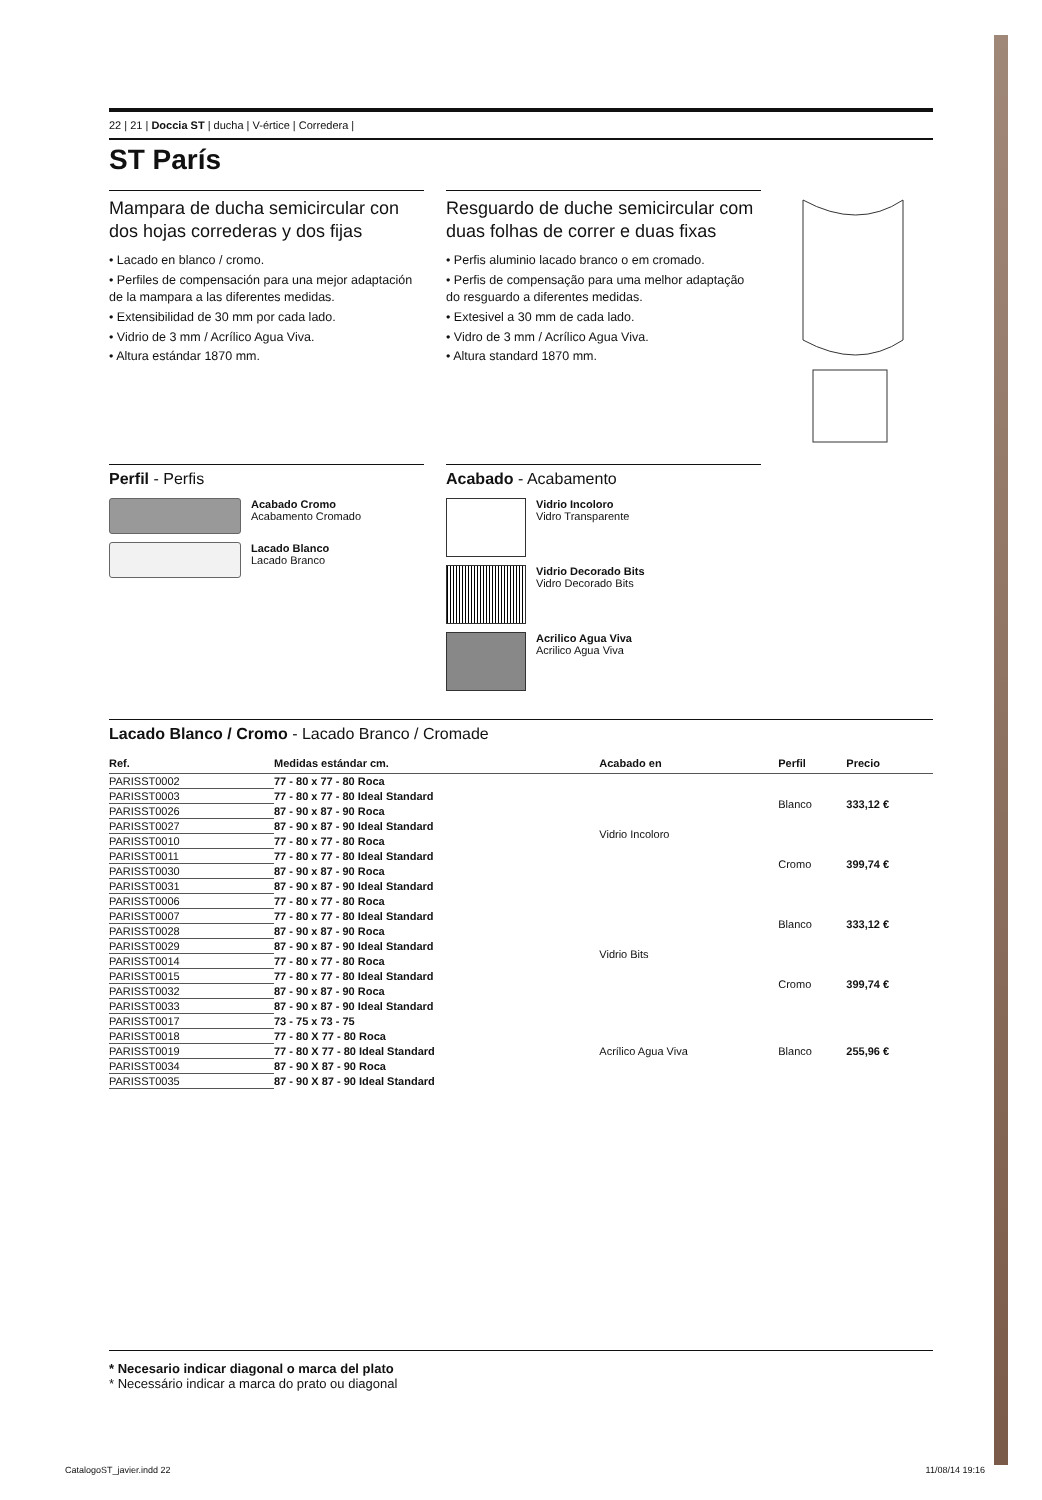22 | 21 | Doccia ST | ducha | V-értice | Corredera |
ST París
Mampara de ducha semicircular con dos hojas correderas y dos fijas
• Lacado en blanco / cromo.
• Perfiles de compensación para una mejor adaptación de la mampara a las diferentes medidas.
• Extensibilidad de 30 mm por cada lado.
• Vidrio de 3 mm / Acrílico Agua Viva.
• Altura estándar 1870 mm.
Resguardo de duche semicircular com duas folhas de correr e duas fixas
• Perfis aluminio lacado branco o em cromado.
• Perfis de compensação para uma melhor adaptação do resguardo a diferentes medidas.
• Extesivel a 30 mm de cada lado.
• Vidro de 3 mm / Acrílico Agua Viva.
• Altura standard 1870 mm.
Perfil - Perfis
Acabado Cromo
Acabamento Cromado
Lacado Blanco
Lacado Branco
Acabado - Acabamento
Vidrio Incoloro
Vidro Transparente
Vidrio Decorado Bits
Vidro Decorado Bits
Acrilico Agua Viva
Acrilico Agua Viva
Lacado Blanco / Cromo - Lacado Branco / Cromade
| Ref. | Medidas estándar cm. | Acabado en | Perfil | Precio |
| --- | --- | --- | --- | --- |
| PARISST0002 | 77 - 80 x 77 - 80 Roca | Vidrio Incoloro | Blanco | 333,12 € |
| PARISST0003 | 77 - 80 x 77 - 80 Ideal Standard | | | |
| PARISST0026 | 87 - 90 x 87 - 90 Roca | | | |
| PARISST0027 | 87 - 90 x 87 - 90 Ideal Standard | | | |
| PARISST0010 | 77 - 80 x 77 - 80 Roca | | Cromo | 399,74 € |
| PARISST0011 | 77 - 80 x 77 - 80 Ideal Standard | | | |
| PARISST0030 | 87 - 90 x 87 - 90 Roca | | | |
| PARISST0031 | 87 - 90 x 87 - 90 Ideal Standard | | | |
| PARISST0006 | 77 - 80 x 77 - 80 Roca | Vidrio Bits | Blanco | 333,12 € |
| PARISST0007 | 77 - 80 x 77 - 80 Ideal Standard | | | |
| PARISST0028 | 87 - 90 x 87 - 90 Roca | | | |
| PARISST0029 | 87 - 90 x 87 - 90 Ideal Standard | | | |
| PARISST0014 | 77 - 80 x 77 - 80 Roca | | Cromo | 399,74 € |
| PARISST0015 | 77 - 80 x 77 - 80 Ideal Standard | | | |
| PARISST0032 | 87 - 90 x 87 - 90 Roca | | | |
| PARISST0033 | 87 - 90 x 87 - 90 Ideal Standard | | | |
| PARISST0017 | 73 - 75 x 73 - 75 | Acrílico Agua Viva | Blanco | 255,96 € |
| PARISST0018 | 77 - 80 X 77 - 80 Roca | | | |
| PARISST0019 | 77 - 80 X 77 - 80 Ideal Standard | | | |
| PARISST0034 | 87 - 90 X 87 - 90 Roca | | | |
| PARISST0035 | 87 - 90 X 87 - 90 Ideal Standard | | | |
* Necesario indicar diagonal o marca del plato
* Necessário indicar a marca do prato ou diagonal
CatalogoST_javier.indd 22 11/08/14 19:16